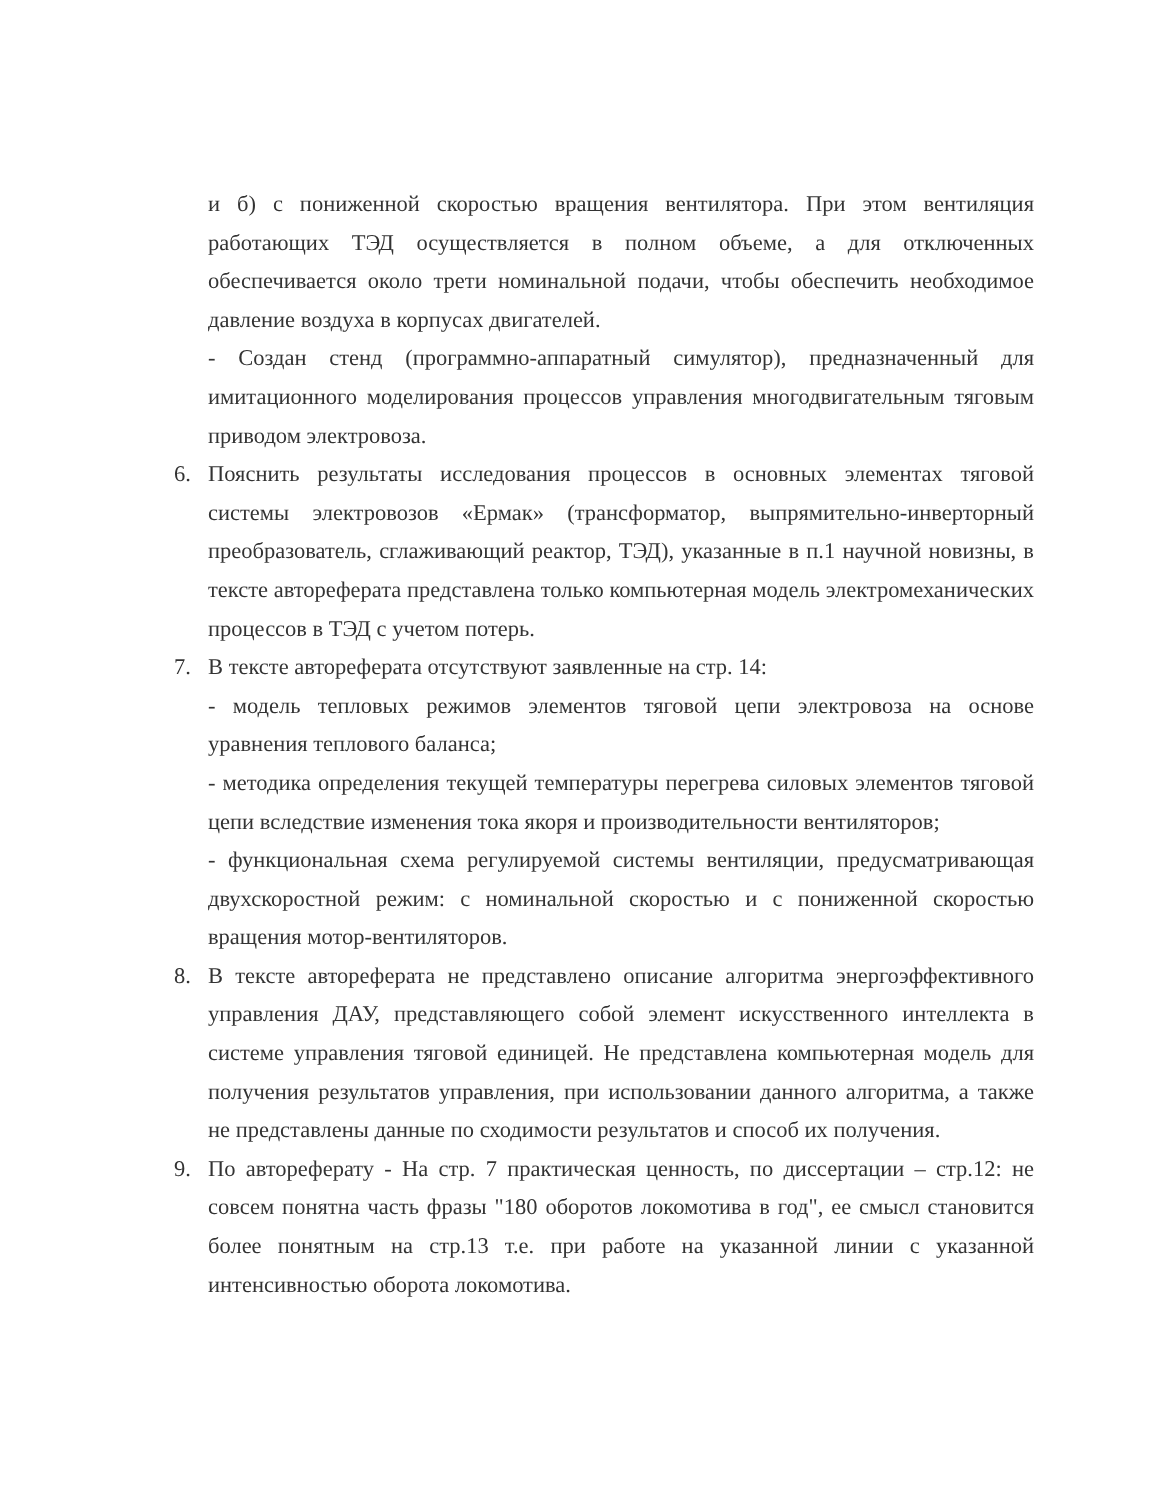и б) с пониженной скоростью вращения вентилятора. При этом вентиляция работающих ТЭД осуществляется в полном объеме, а для отключенных обеспечивается около трети номинальной подачи, чтобы обеспечить необходимое давление воздуха в корпусах двигателей.
- Создан стенд (программно-аппаратный симулятор), предназначенный для имитационного моделирования процессов управления многодвигательным тяговым приводом электровоза.
6. Пояснить результаты исследования процессов в основных элементах тяговой системы электровозов «Ермак» (трансформатор, выпрямительно-инверторный преобразователь, сглаживающий реактор, ТЭД), указанные в п.1 научной новизны, в тексте автореферата представлена только компьютерная модель электромеханических процессов в ТЭД с учетом потерь.
7. В тексте автореферата отсутствуют заявленные на стр. 14:
- модель тепловых режимов элементов тяговой цепи электровоза на основе уравнения теплового баланса;
- методика определения текущей температуры перегрева силовых элементов тяговой цепи вследствие изменения тока якоря и производительности вентиляторов;
- функциональная схема регулируемой системы вентиляции, предусматривающая двухскоростной режим: с номинальной скоростью и с пониженной скоростью вращения мотор-вентиляторов.
8. В тексте автореферата не представлено описание алгоритма энергоэффективного управления ДАУ, представляющего собой элемент искусственного интеллекта в системе управления тяговой единицей. Не представлена компьютерная модель для получения результатов управления, при использовании данного алгоритма, а также не представлены данные по сходимости результатов и способ их получения.
9. По автореферату - На стр. 7 практическая ценность, по диссертации – стр.12: не совсем понятна часть фразы "180 оборотов локомотива в год", ее смысл становится более понятным на стр.13 т.е. при работе на указанной линии с указанной интенсивностью оборота локомотива.